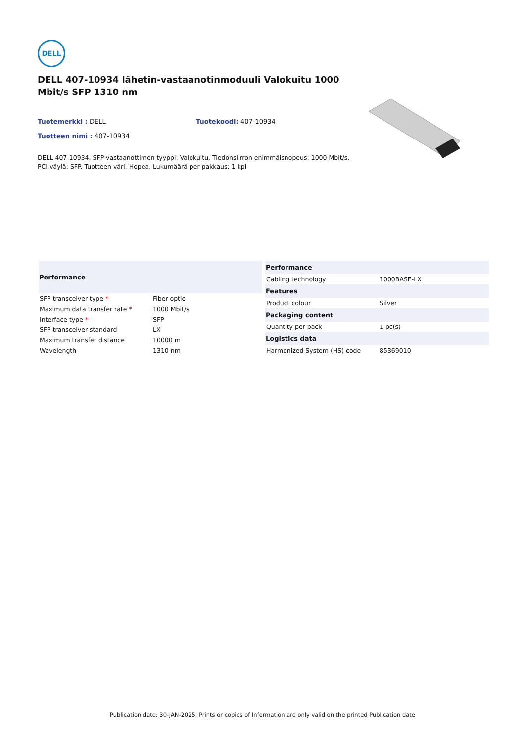DELL
DELL 407-10934 lähetin-vastaanotinmoduuli Valokuitu 1000 Mbit/s SFP 1310 nm
Tuotemerkki : DELL Tuotekoodi: 407-10934
Tuotteen nimi : 407-10934
DELL 407-10934. SFP-vastaanottimen tyyppi: Valokuitu, Tiedonsiirron enimmäisnopeus: 1000 Mbit/s, PCI-väylä: SFP. Tuotteen väri: Hopea. Lukumäärä per pakkaus: 1 kpl
| Performance | |
| --- | --- |
| SFP transceiver type * | Fiber optic |
| Maximum data transfer rate * | 1000 Mbit/s |
| Interface type * | SFP |
| SFP transceiver standard | LX |
| Maximum transfer distance | 10000 m |
| Wavelength | 1310 nm |
| Performance | |
| --- | --- |
| Cabling technology | 1000BASE-LX |
| Features | |
| Product colour | Silver |
| Packaging content | |
| Quantity per pack | 1 pc(s) |
| Logistics data | |
| Harmonized System (HS) code | 85369010 |
Publication date: 30-JAN-2025. Prints or copies of Information are only valid on the printed Publication date